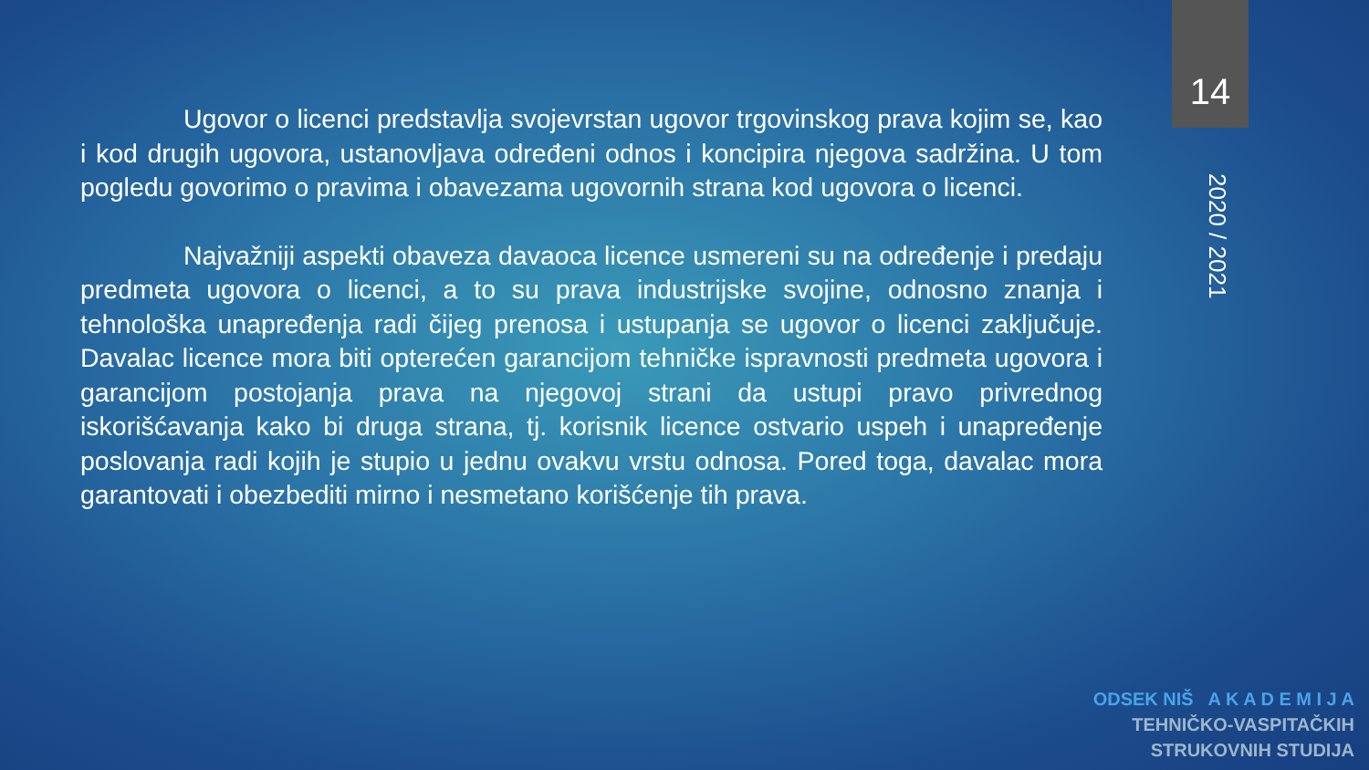14
2020 / 2021
Ugovor o licenci predstavlja svojevrstan ugovor trgovinskog prava kojim se, kao i kod drugih ugovora, ustanovljava određeni odnos i koncipira njegova sadržina. U tom pogledu govorimo o pravima i obavezama ugovornih strana kod ugovora o licenci.
Najvažniji aspekti obaveza davaoca licence usmereni su na određenje i predaju predmeta ugovora o licenci, a to su prava industrijske svojine, odnosno znanja i tehnološka unapređenja radi čijeg prenosa i ustupanja se ugovor o licenci zaključuje. Davalac licence mora biti opterećen garancijom tehničke ispravnosti predmeta ugovora i garancijom postojanja prava na njegovoj strani da ustupi pravo privrednog iskorišćavanja kako bi druga strana, tj. korisnik licence ostvario uspeh i unapređenje poslovanja radi kojih je stupio u jednu ovakvu vrstu odnosa. Pored toga, davalac mora garantovati i obezbediti mirno i nesmetano korišćenje tih prava.
ODSEK NIŠ A K A D E M I J A
TEHNIČKO-VASPITAČKIH
STRUKOVNIH STUDIJA